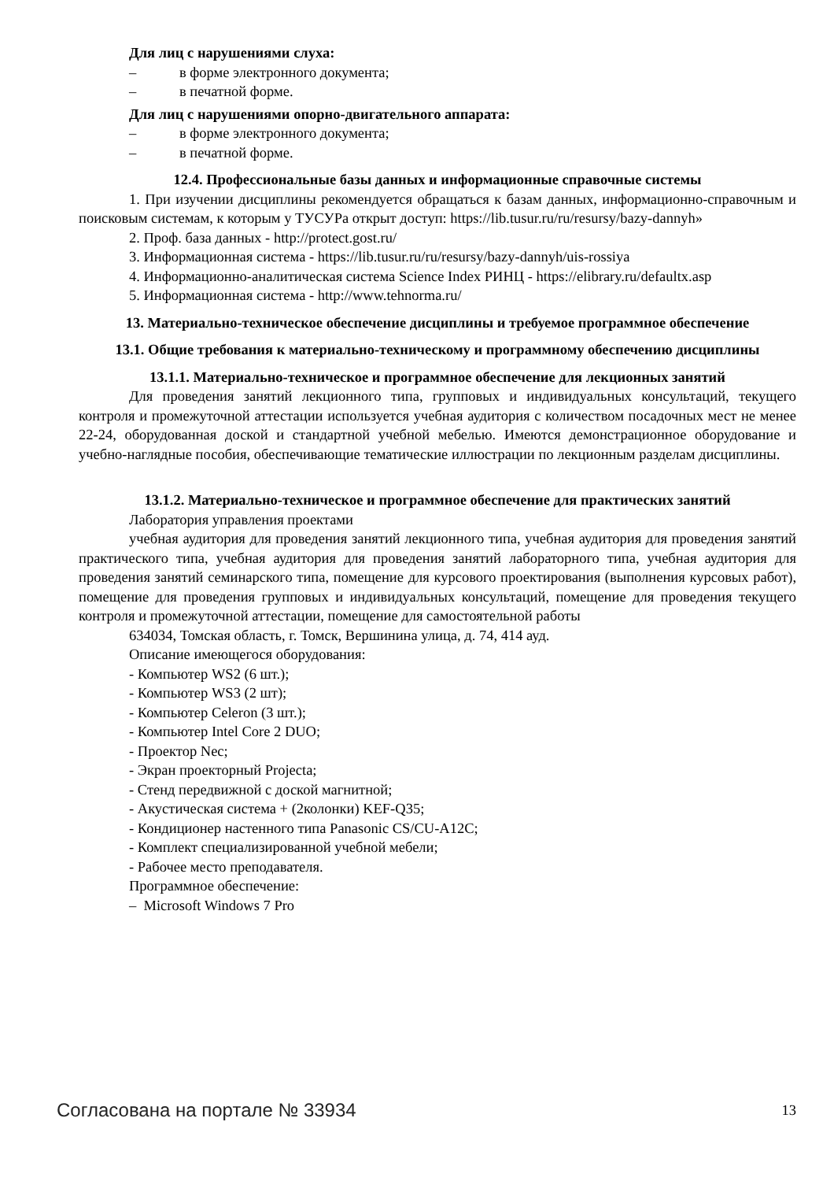Для лиц с нарушениями слуха:
– в форме электронного документа;
– в печатной форме.
Для лиц с нарушениями опорно-двигательного аппарата:
– в форме электронного документа;
– в печатной форме.
12.4. Профессиональные базы данных и информационные справочные системы
1. При изучении дисциплины рекомендуется обращаться к базам данных, информационно-справочным и поисковым системам, к которым у ТУСУРа открыт доступ: https://lib.tusur.ru/ru/resursy/bazy-dannyh»
2. Проф. база данных - http://protect.gost.ru/
3. Информационная система - https://lib.tusur.ru/ru/resursy/bazy-dannyh/uis-rossiya
4. Информационно-аналитическая система Science Index РИНЦ - https://elibrary.ru/defaultx.asp
5. Информационная система - http://www.tehnorma.ru/
13. Материально-техническое обеспечение дисциплины и требуемое программное обеспечение
13.1. Общие требования к материально-техническому и программному обеспечению дисциплины
13.1.1. Материально-техническое и программное обеспечение для лекционных занятий
Для проведения занятий лекционного типа, групповых и индивидуальных консультаций, текущего контроля и промежуточной аттестации используется учебная аудитория с количеством посадочных мест не менее 22-24, оборудованная доской и стандартной учебной мебелью. Имеются демонстрационное оборудование и учебно-наглядные пособия, обеспечивающие тематические иллюстрации по лекционным разделам дисциплины.
13.1.2. Материально-техническое и программное обеспечение для практических занятий
Лаборатория управления проектами
учебная аудитория для проведения занятий лекционного типа, учебная аудитория для проведения занятий практического типа, учебная аудитория для проведения занятий лабораторного типа, учебная аудитория для проведения занятий семинарского типа, помещение для курсового проектирования (выполнения курсовых работ), помещение для проведения групповых и индивидуальных консультаций, помещение для проведения текущего контроля и промежуточной аттестации, помещение для самостоятельной работы
634034, Томская область, г. Томск, Вершинина улица, д. 74, 414 ауд.
Описание имеющегося оборудования:
- Компьютер WS2 (6 шт.);
- Компьютер WS3 (2 шт);
- Компьютер Celeron (3 шт.);
- Компьютер Intel Core 2 DUO;
- Проектор Nec;
- Экран проекторный Projecta;
- Стенд передвижной с доской магнитной;
- Акустическая система + (2колонки) KEF-Q35;
- Кондиционер настенного типа Panasonic CS/CU-A12C;
- Комплект специализированной учебной мебели;
- Рабочее место преподавателя.
Программное обеспечение:
– Microsoft Windows 7 Pro
Согласована на портале № 33934 13